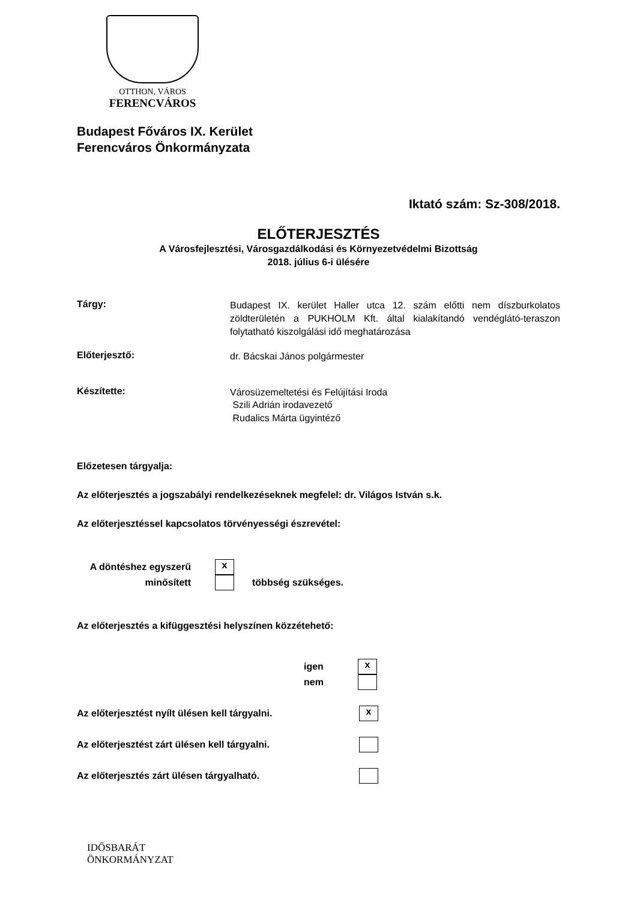OTTHON, VÁROS
FERENCVÁROS
Budapest Főváros IX. Kerület
Ferencváros Önkormányzata
Iktató szám: Sz-308/2018.
ELŐTERJESZTÉS
A Városfejlesztési, Városgazdálkodási és Környezetvédelmi Bizottság
2018. július 6-i ülésére
Tárgy:
Budapest IX. kerület Haller utca 12. szám előtti nem díszburkolatos zöldterületén a PUKHOLM Kft. által kialakítandó vendéglátó-teraszon folytatható kiszolgálási idő meghatározása
Előterjesztő:
dr. Bácskai János polgármester
Készítette:
Városüzemeltetési és Felújítási Iroda
Szili Adrián irodavezető
Rudalics Márta ügyintéző
Előzetesen tárgyalja:
Az előterjesztés a jogszabályi rendelkezéseknek megfelel: dr. Világos István s.k.
Az előterjesztéssel kapcsolatos törvényességi észrevétel:
A döntéshez egyszerű
minősített
x
többség szükséges.
Az előterjesztés a kifüggesztési helyszínen közzétehető:
igen
nem
x
Az előterjesztést nyílt ülésen kell tárgyalni. x
Az előterjesztést zárt ülésen kell tárgyalni.
Az előterjesztés zárt ülésen tárgyalható.
IDŐSBARÁT
ÖNKORMÁNYZAT